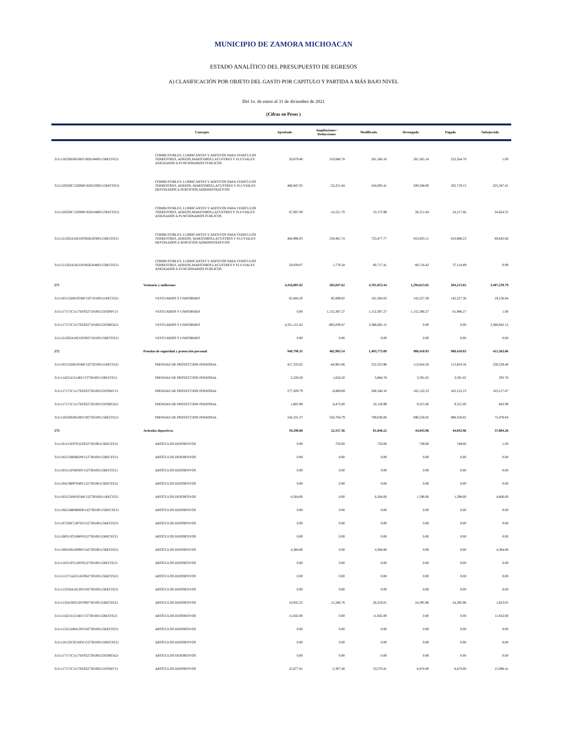MUNICIPIO DE ZAMORA MICHOACAN
ESTADO ANALÍTICO DEL PRESUPUESTO DE EGRESOS
A) CLASIFICACIÓN POR OBJETO DEL GASTO POR CAPITULO Y PARTIDA A MÁS BAJO NIVEL
Del 1o. de enero al 31 de diciembre de 2021
(Cifras en Pesos )
| | Concepto | Aprobado | Ampliaciones / Reducciones | Modificado | Devengado | Pagado | Subejercido |
| --- | --- | --- | --- | --- | --- | --- | --- |
| 3111118226G0618EF192610400115RECFE21 | COMBUSTIBLES, LUBRICANTES Y ADITIVOS PARA VEHICULOS TERRESTRES, AEREOS,MARITIMOS,LACUSTRES Y FLUVIALES ASIGNADOS A FUNCIONARIOS PUBLICOS. | 50,879.40 | 210,686.78 | 261,566.18 | 261,565.18 | 232,264.70 | 1.00 |
| 3111120226C1320MF162610300115RECFE21 | COMBUSTIBLES, LUBRICANTES Y ADITIVOS PARA VEHICULOS TERRESTRES, AEREOS, MARITIMOS,LACUSTRES Y FLUVIALES DESTINADOS A SERVICIOS ADMINISTRATIVOS | 486,947.05 | -52,251.64 | 434,695.41 | 209,348.00 | 202,719.15 | 225,347.41 |
| 3111120226C1320MF162610400115RECFE21 | COMBUSTIBLES, LUBRICANTES Y ADITIVOS PARA VEHICULOS TERRESTRES, AEREOS,MARITIMOS,LACUSTRES Y FLUVIALES ASIGNADOS A FUNCIONARIOS PUBLICOS. | 67,697.69 | -14,521.70 | 53,175.99 | 28,551.64 | 24,217.66 | 24,624.35 |
| 3111121263A1821EF062610300115RECFE21 | COMBUSTIBLES, LUBRICANTES Y ADITIVOS PARA VEHICULOS TERRESTRES, AEREOS, MARITIMOS,LACUSTRES Y FLUVIALES DESTINADOS A SERVICIOS ADMINISTRATIVOS | 464,996.03 | 258,481.74 | 723,477.77 | 653,835.11 | 610,888.23 | 69,642.66 |
| 3111121263A1821EF062610400115RECFE21 | COMBUSTIBLES, LUBRICANTES Y ADITIVOS PARA VEHICULOS TERRESTRES, AEREOS,MARITIMOS,LACUSTRES Y FLUVIALES ASIGNADOS A FUNCIONARIOS PUBLICOS. | 58,939.07 | 1,778.34 | 60,717.41 | 60,716.42 | 37,114.89 | 0.99 |
| 271 | Vestuario y uniformes | 4,416,805.82 | 285,047.62 | 4,701,853.44 | 1,294,613.65 | 204,213.65 | 3,407,239.79 |
| 3111105152H0105MF132710100111RECFI21 | VESTUARIOS Y UNIFORMES | 65,684.20 | 95,699.82 | 161,384.02 | 142,227.38 | 142,227.38 | 19,156.64 |
| 3111117171C1117EF022710100125FONIV21 | VESTUARIOS Y UNIFORMES | 0.00 | 1,152,387.27 | 1,152,387.27 | 1,152,386.27 | 61,986.27 | 1.00 |
| 3111117171C1117EF022710100125FORTA21 | VESTUARIOS Y UNIFORMES | 4,351,121.62 | -963,039.47 | 3,388,082.15 | 0.00 | 0.00 | 3,388,082.15 |
| 3111121263A1821EF062710100115RECFE21 | VESTUARIOS Y UNIFORMES | 0.00 | 0.00 | 0.00 | 0.00 | 0.00 | 0.00 |
| 272 | Prendas de seguridad y protección personal | 940,790.35 | 462,983.54 | 1,403,773.89 | 988,410.83 | 988,410.83 | 415,363.06 |
| 3111105152H0105MF132720100111RECFI21 | PRENDAS DE PROTECCION PERSONAL | 417,335.02 | -64,981.06 | 352,353.96 | 113,824.56 | 113,824.56 | 238,529.40 |
| 3111114221I1214EF172720100115RECFE21 | PRENDAS DE PROTECCION PERSONAL | 2,228.28 | 1,656.50 | 3,884.78 | 3,591.02 | 3,591.02 | 293.76 |
| 3111117171C1117EF022720100125FONIV21 | PRENDAS DE PROTECCION PERSONAL | 277,209.79 | -8,869.69 | 268,340.10 | 165,122.23 | 165,122.23 | 103,217.87 |
| 3111117171C1117EF022720100125FORTA21 | PRENDAS DE PROTECCION PERSONAL | 1,685.99 | 8,473.00 | 10,158.99 | 9,315.00 | 9,315.00 | 843.99 |
| 3111118226G0618EF192720100115RECFE21 | PRENDAS DE PROTECCION PERSONAL | 242,331.27 | 526,704.79 | 769,036.06 | 696,558.02 | 696,558.02 | 72,478.04 |
| 273 | Artículos deportivos | 59,290.86 | 22,557.36 | 81,848.22 | 44,043.96 | 44,043.96 | 37,804.26 |
| 3111101131F0701EF052730100115RECFE21 | ARTÍCULOS DEPORTIVOS | 0.00 | 750.00 | 750.00 | 749.00 | 749.00 | 1.00 |
| 3111102133R0602PF112730100115RECFE21 | ARTÍCULOS DEPORTIVOS | 0.00 | 0.00 | 0.00 | 0.00 | 0.00 | 0.00 |
| 3111103111F0403PF152730100115RECFE21 | ARTÍCULOS DEPORTIVOS | 0.00 | 0.00 | 0.00 | 0.00 | 0.00 | 0.00 |
| 3111104139P0704PF122730100115RECFE21 | ARTÍCULOS DEPORTIVOS | 0.00 | 0.00 | 0.00 | 0.00 | 0.00 | 0.00 |
| 3111105152H0105MF132730100111RECFI21 | ARTÍCULOS DEPORTIVOS | 6,264.00 | 0.00 | 6,264.00 | 1,598.00 | 1,598.00 | 4,666.00 |
| 3111106134R0806OF142730100115RECFE21 | ARTÍCULOS DEPORTIVOS | 0.00 | 0.00 | 0.00 | 0.00 | 0.00 | 0.00 |
| 3111107226C1307EF122730100115RECFE21 | ARTÍCULOS DEPORTIVOS | 0.00 | 0.00 | 0.00 | 0.00 | 0.00 | 0.00 |
| 3111108311P2108FF012730100115RECFE21 | ARTÍCULOS DEPORTIVOS | 0.00 | 0.00 | 0.00 | 0.00 | 0.00 | 0.00 |
| 3111109183D1009FF142730100115RECFE21 | ARTÍCULOS DEPORTIVOS | 4,384.80 | 0.00 | 4,384.80 | 0.00 | 0.00 | 4,384.80 |
| 3111110311P2110FF012730100115RECFE21 | ARTÍCULOS DEPORTIVOS | 0.00 | 0.00 | 0.00 | 0.00 | 0.00 | 0.00 |
| 3111111271A2211EF062730100115RECFE21 | ARTÍCULOS DEPORTIVOS | 0.00 | 0.00 | 0.00 | 0.00 | 0.00 | 0.00 |
| 3111112256A1812FF102730100115RECFE21 | ARTÍCULOS DEPORTIVOS | 0.00 | 0.00 | 0.00 | 0.00 | 0.00 | 0.00 |
| 3111113241S0313FF092730100115RECFE21 | ARTICULOS DEPORTIVOS | 10,932.25 | 15,286.76 | 26,219.01 | 24,395.96 | 24,395.96 | 1,823.05 |
| 3111114221I1214EF172730100115RECFE21 | ARTÍCULOS DEPORTIVOS | 11,832.00 | 0.00 | 11,832.00 | 0.00 | 0.00 | 11,832.00 |
| 3111115221D0415PF182730100115RECFE21 | ARTÍCULOS DEPORTIVOS | 0.00 | 0.00 | 0.00 | 0.00 | 0.00 | 0.00 |
| 3111116135C0516GF152730100115RECFE21 | ARTÍCULOS DEPORTIVOS | 0.00 | 0.00 | 0.00 | 0.00 | 0.00 | 0.00 |
| 3111117171C1117EF022730100125FORTA21 | ARTICULOS DEPORTIVOS | 0.00 | 0.00 | 0.00 | 0.00 | 0.00 | 0.00 |
| 3111117171C1117EF022730100215FONIV21 | ARTÍCULOS DEPORTIVOS | 25,877.81 | -2,307.40 | 23,570.41 | 8,474.00 | 8,474.00 | 15,096.41 |